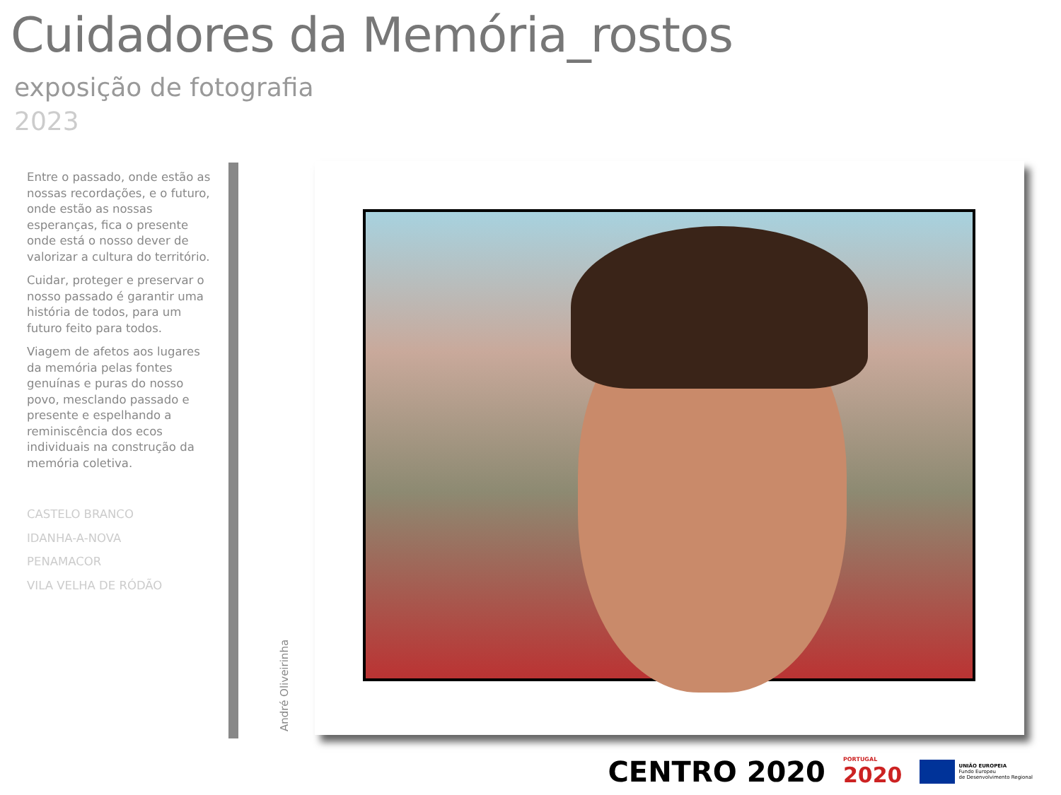Cuidadores da Memória_rostos
exposição de fotografia
2023
Entre o passado, onde estão as nossas recordações, e o futuro, onde estão as nossas esperanças, fica o presente onde está o nosso dever de valorizar a cultura do território.
Cuidar, proteger e preservar o nosso passado é garantir uma história de todos, para um futuro feito para todos.
Viagem de afetos aos lugares da memória pelas fontes genuínas e puras do nosso povo, mesclando passado e presente e espelhando a reminiscência dos ecos individuais na construção da memória coletiva.
CASTELO BRANCO
IDANHA-A-NOVA
PENAMACOR
VILA VELHA DE RÓDÃO
André Oliveirinha
CENTRO 2020
PORTUGAL
2020
UNIÃO EUROPEIA
Fundo Europeu
de Desenvolvimento Regional